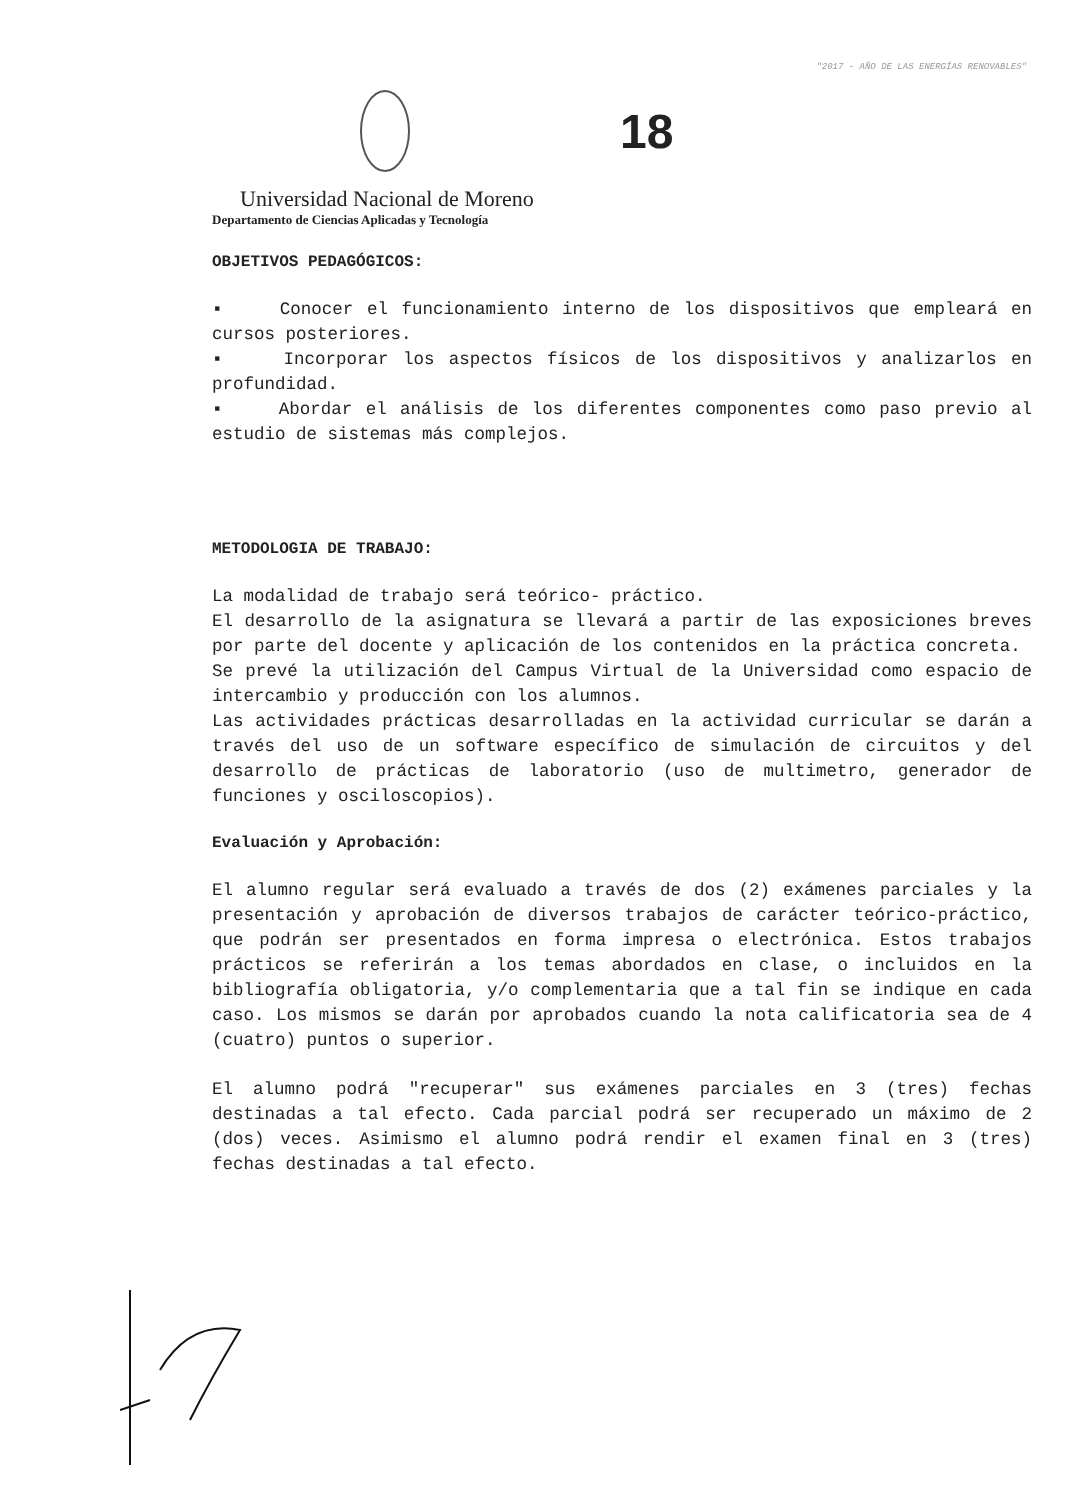"2017 - AÑO DE LAS ENERGÍAS RENOVABLES"
18
Universidad Nacional de Moreno
Departamento de Ciencias Aplicadas y Tecnología
OBJETIVOS PEDAGÓGICOS:
▪ Conocer el funcionamiento interno de los dispositivos que empleará en cursos posteriores.
▪ Incorporar los aspectos físicos de los dispositivos y analizarlos en profundidad.
▪ Abordar el análisis de los diferentes componentes como paso previo al estudio de sistemas más complejos.
METODOLOGIA DE TRABAJO:
La modalidad de trabajo será teórico- práctico.
El desarrollo de la asignatura se llevará a partir de las exposiciones breves por parte del docente y aplicación de los contenidos en la práctica concreta.
Se prevé la utilización del Campus Virtual de la Universidad como espacio de intercambio y producción con los alumnos.
Las actividades prácticas desarrolladas en la actividad curricular se darán a través del uso de un software específico de simulación de circuitos y del desarrollo de prácticas de laboratorio (uso de multimetro, generador de funciones y osciloscopios).
Evaluación y Aprobación:
El alumno regular será evaluado a través de dos (2) exámenes parciales y la presentación y aprobación de diversos trabajos de carácter teórico-práctico, que podrán ser presentados en forma impresa o electrónica. Estos trabajos prácticos se referirán a los temas abordados en clase, o incluidos en la bibliografía obligatoria, y/o complementaria que a tal fin se indique en cada caso. Los mismos se darán por aprobados cuando la nota calificatoria sea de 4 (cuatro) puntos o superior.
El alumno podrá "recuperar" sus exámenes parciales en 3 (tres) fechas destinadas a tal efecto. Cada parcial podrá ser recuperado un máximo de 2 (dos) veces. Asimismo el alumno podrá rendir el examen final en 3 (tres) fechas destinadas a tal efecto.